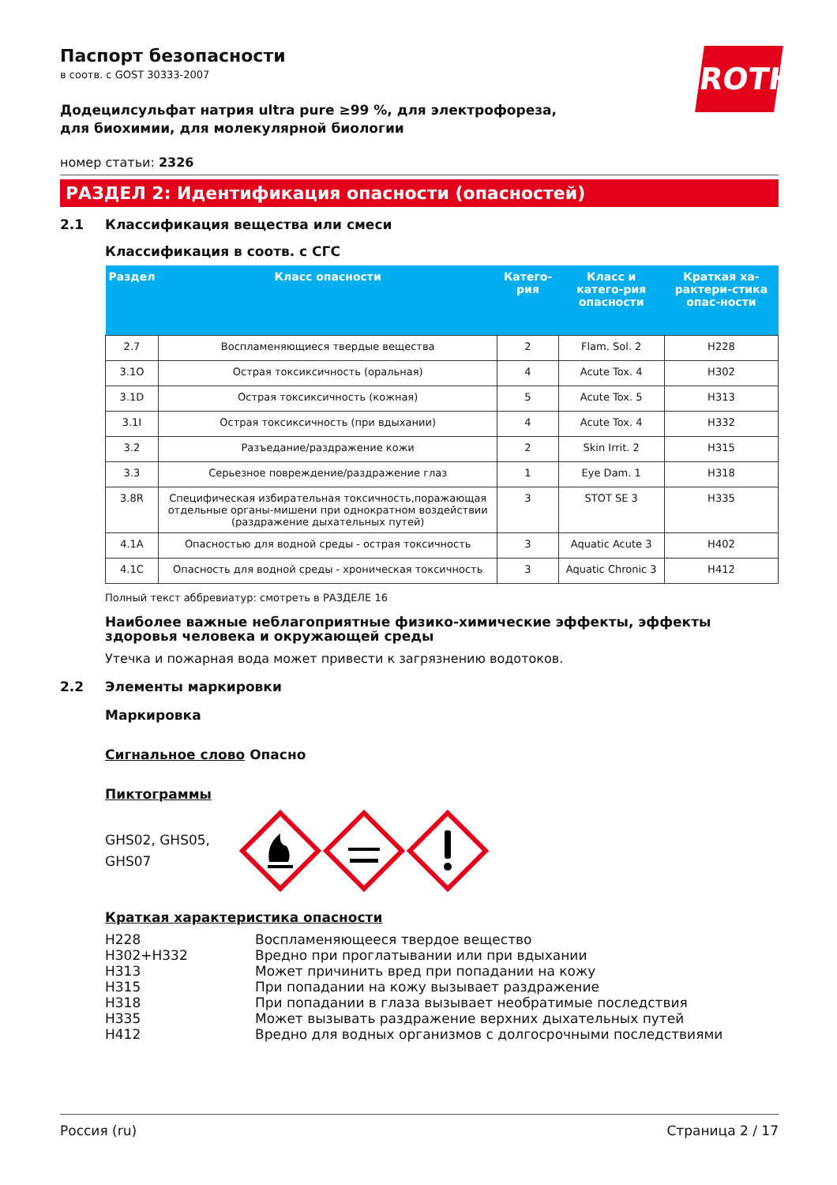ROTH
Паспорт безопасности
в соотв. с GOST 30333-2007
Додецилсульфат натрия ultra pure ≥99 %, для электрофореза, для биохимии, для молекулярной биологии
номер статьи: 2326
РАЗДЕЛ 2: Идентификация опасности (опасностей)
2.1 Классификация вещества или смеси
Классификация в соотв. с СГС
| Раздел | Класс опасности | Катего-рия | Класс и катего-рия опасности | Краткая ха-рактери-стика опас-ности |
| --- | --- | --- | --- | --- |
| 2.7 | Воспламеняющиеся твердые вещества | 2 | Flam. Sol. 2 | H228 |
| 3.1O | Острая токсиксичность (оральная) | 4 | Acute Tox. 4 | H302 |
| 3.1D | Острая токсиксичность (кожная) | 5 | Acute Tox. 5 | H313 |
| 3.1I | Острая токсиксичность (при вдыхании) | 4 | Acute Tox. 4 | H332 |
| 3.2 | Разъедание/раздражение кожи | 2 | Skin Irrit. 2 | H315 |
| 3.3 | Серьезное повреждение/раздражение глаз | 1 | Eye Dam. 1 | H318 |
| 3.8R | Специфическая избирательная токсичность,поражающая отдельные органы-мишени при однократном воздействии (раздражение дыхательных путей) | 3 | STOT SE 3 | H335 |
| 4.1A | Опасностью для водной среды - острая токсичность | 3 | Aquatic Acute 3 | H402 |
| 4.1C | Опасность для водной среды - хроническая токсичность | 3 | Aquatic Chronic 3 | H412 |
Полный текст аббревиатур: смотреть в РАЗДЕЛЕ 16
Наиболее важные неблагоприятные физико-химические эффекты, эффекты здоровья человека и окружающей среды
Утечка и пожарная вода может привести к загрязнению водотоков.
2.2 Элементы маркировки
Маркировка
Сигнальное слово Опасно
Пиктограммы
GHS02, GHS05, GHS07
Краткая характеристика опасности
H228 Воспламеняющееся твердое вещество H302+H332 Вредно при проглатывании или при вдыхании H313 Может причинить вред при попадании на кожу H315 При попадании на кожу вызывает раздражение H318 При попадании в глаза вызывает необратимые последствия H335 Может вызывать раздражение верхних дыхательных путей H412 Вредно для водных организмов с долгосрочными последствиями
Россия (ru) Страница 2 / 17